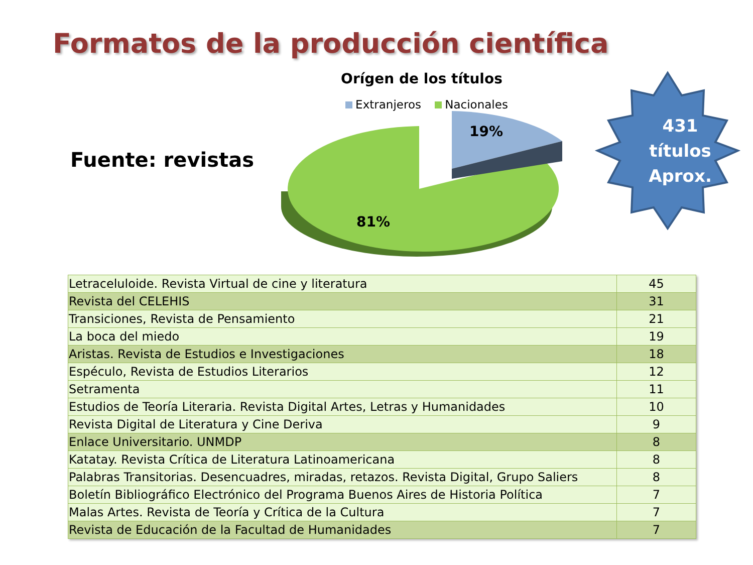Formatos de la producción científica
Fuente: revistas
Orígen de los títulos
Extranjeros Nacionales
81%
19%
431
títulos
Aprox.
| Letraceluloide. Revista Virtual de cine y literatura | 45 |
| Revista del CELEHIS | 31 |
| Transiciones, Revista de Pensamiento | 21 |
| La boca del miedo | 19 |
| Aristas. Revista de Estudios e Investigaciones | 18 |
| Espéculo, Revista de Estudios Literarios | 12 |
| Setramenta | 11 |
| Estudios de Teoría Literaria. Revista Digital Artes, Letras y Humanidades | 10 |
| Revista Digital de Literatura y Cine Deriva | 9 |
| Enlace Universitario. UNMDP | 8 |
| Katatay. Revista Crítica de Literatura Latinoamericana | 8 |
| Palabras Transitorias. Desencuadres, miradas, retazos. Revista Digital, Grupo Saliers | 8 |
| Boletín Bibliográfico Electrónico del Programa Buenos Aires de Historia Política | 7 |
| Malas Artes. Revista de Teoría y Crítica de la Cultura | 7 |
| Revista de Educación de la Facultad de Humanidades | 7 |